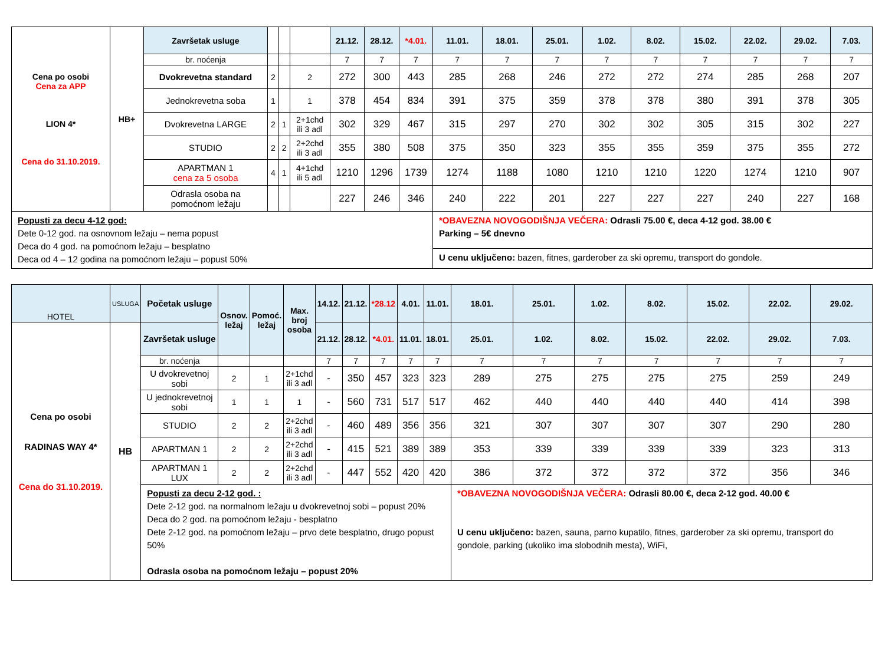| Cena po osobi Cena za APP LION 4* Cena do 31.10.2019. | HB+ | Završetak usluge | | | | 21.12. | 28.12. | *4.01. | 11.01. | 18.01. | 25.01. | 1.02. | 8.02. | 15.02. | 22.02. | 29.02. | 7.03. |
| | | br. noćenja | | | | 7 | 7 | 7 | 7 | 7 | 7 | 7 | 7 | 7 | 7 | 7 | 7 |
| | | Dvokrevetna standard | 2 | | 2 | 272 | 300 | 443 | 285 | 268 | 246 | 272 | 272 | 274 | 285 | 268 | 207 |
| | | Jednokrevetna soba | 1 | | 1 | 378 | 454 | 834 | 391 | 375 | 359 | 378 | 378 | 380 | 391 | 378 | 305 |
| | | Dvokrevetna LARGE | 2 | 1 | 2+1chd ili 3 adl | 302 | 329 | 467 | 315 | 297 | 270 | 302 | 302 | 305 | 315 | 302 | 227 |
| | | STUDIO | 2 | 2 | 2+2chd ili 3 adl | 355 | 380 | 508 | 375 | 350 | 323 | 355 | 355 | 359 | 375 | 355 | 272 |
| | | APARTMAN 1 cena za 5 osoba | 4 | 1 | 4+1chd ili 5 adl | 1210 | 1296 | 1739 | 1274 | 1188 | 1080 | 1210 | 1210 | 1220 | 1274 | 1210 | 907 |
| | | Odrasla osoba na pomoćnom ležaju | | | | 227 | 246 | 346 | 240 | 222 | 201 | 227 | 227 | 227 | 240 | 227 | 168 |
| Popusti za decu 4-12 god: Dete 0-12 god. na osnovnom ležaju – nema popust Deca do 4 god. na pomoćnom ležaju – besplatno Deca od 4 – 12 godina na pomoćnom ležaju – popust 50% | | | | | | | | | *OBAVEZNA NOVOGODIŠNJA VEČERA: Odrasli 75.00 €, deca 4-12 god. 38.00 € Parking – 5€ dnevno | | | | | | | | |
| | | | | | | | | | U cenu uključeno: bazen, fitnes, garderober za ski opremu, transport do gondole. | | | | | | | | |
| HOTEL | USLUGA | Početak usluge | Osnov. ležaj | Pomoć. ležaj | Max. broj osoba | 14.12. | 21.12. | *28.12 | 4.01. | 11.01. | 18.01. | 25.01. | 1.02. | 8.02. | 15.02. | 22.02. | 29.02. |
| Cena po osobi RADINAS WAY 4* Cena do 31.10.2019. | HB | Završetak usluge | | | | 21.12. | 28.12. | *4.01. | 11.01. | 18.01. | 25.01. | 1.02. | 8.02. | 15.02. | 22.02. | 29.02. | 7.03. |
| | | br. noćenja | | | | 7 | 7 | 7 | 7 | 7 | 7 | 7 | 7 | 7 | 7 | 7 | 7 |
| | | U dvokrevetnoj sobi | 2 | 1 | 2+1chd ili 3 adl | - | 350 | 457 | 323 | 323 | 289 | 275 | 275 | 275 | 275 | 259 | 249 |
| | | U jednokrevetnoj sobi | 1 | 1 | 1 | - | 560 | 731 | 517 | 517 | 462 | 440 | 440 | 440 | 440 | 414 | 398 |
| | | STUDIO | 2 | 2 | 2+2chd ili 3 adl | - | 460 | 489 | 356 | 356 | 321 | 307 | 307 | 307 | 307 | 290 | 280 |
| | | APARTMAN 1 | 2 | 2 | 2+2chd ili 3 adl | - | 415 | 521 | 389 | 389 | 353 | 339 | 339 | 339 | 339 | 323 | 313 |
| | | APARTMAN 1 LUX | 2 | 2 | 2+2chd ili 3 adl | - | 447 | 552 | 420 | 420 | 386 | 372 | 372 | 372 | 372 | 356 | 346 |
| | | Popusti za decu 2-12 god. : Dete 2-12 god. na normalnom ležaju u dvokrevetnoj sobi – popust 20% Deca do 2 god. na pomoćnom ležaju - besplatno Dete 2-12 god. na pomoćnom ležaju – prvo dete besplatno, drugo popust 50% Odrasla osoba na pomoćnom ležaju – popust 20% | | | | | | | | | *OBAVEZNA NOVOGODIŠNJA VEČERA: Odrasli 80.00 €, deca 2-12 god. 40.00 € U cenu uključeno: bazen, sauna, parno kupatilo, fitnes, garderober za ski opremu, transport do gondole, parking (ukoliko ima slobodnih mesta), WiFi, | | | | | | |